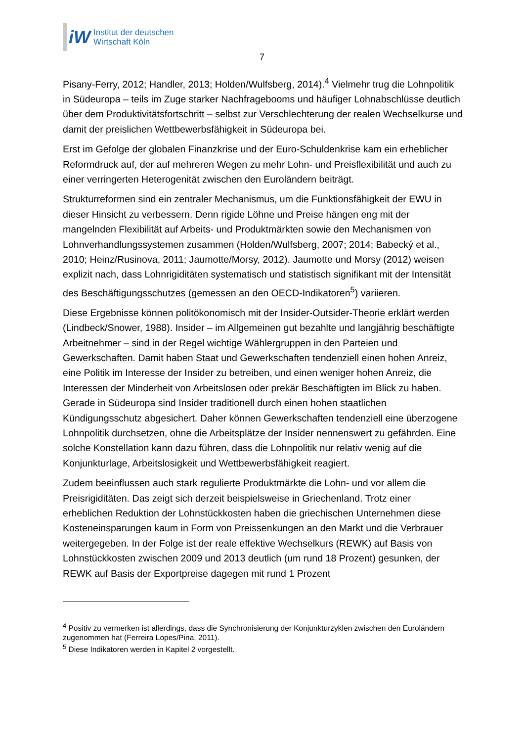iW
Institut der deutschen
Wirtschaft Köln
7
Pisany-Ferry, 2012; Handler, 2013; Holden/Wulfsberg, 2014).<sup>4</sup> Vielmehr trug die Lohnpolitik in Südeuropa – teils im Zuge starker Nachfragebooms und häufiger Lohnabschlüsse deutlich über dem Produktivitätsfortschritt – selbst zur Verschlechterung der realen Wechselkurse und damit der preislichen Wettbewerbsfähigkeit in Südeuropa bei.
Erst im Gefolge der globalen Finanzkrise und der Euro-Schuldenkrise kam ein erheblicher Reformdruck auf, der auf mehreren Wegen zu mehr Lohn- und Preisflexibilität und auch zu einer verringerten Heterogenität zwischen den Euroländern beiträgt.
Strukturreformen sind ein zentraler Mechanismus, um die Funktionsfähigkeit der EWU in dieser Hinsicht zu verbessern. Denn rigide Löhne und Preise hängen eng mit der mangelnden Flexibilität auf Arbeits- und Produktmärkten sowie den Mechanismen von Lohnverhandlungssystemen zusammen (Holden/Wulfsberg, 2007; 2014; Babecký et al., 2010; Heinz/Rusinova, 2011; Jaumotte/Morsy, 2012). Jaumotte und Morsy (2012) weisen explizit nach, dass Lohnrigiditäten systematisch und statistisch signifikant mit der Intensität des Beschäftigungsschutzes (gemessen an den OECD-Indikatoren<sup>5</sup>) variieren.
Diese Ergebnisse können politökonomisch mit der Insider-Outsider-Theorie erklärt werden (Lindbeck/Snower, 1988). Insider – im Allgemeinen gut bezahlte und langjährig beschäftigte Arbeitnehmer – sind in der Regel wichtige Wählergruppen in den Parteien und Gewerkschaften. Damit haben Staat und Gewerkschaften tendenziell einen hohen Anreiz, eine Politik im Interesse der Insider zu betreiben, und einen weniger hohen Anreiz, die Interessen der Minderheit von Arbeitslosen oder prekär Beschäftigten im Blick zu haben. Gerade in Südeuropa sind Insider traditionell durch einen hohen staatlichen Kündigungsschutz abgesichert. Daher können Gewerkschaften tendenziell eine überzogene Lohnpolitik durchsetzen, ohne die Arbeitsplätze der Insider nennenswert zu gefährden. Eine solche Konstellation kann dazu führen, dass die Lohnpolitik nur relativ wenig auf die Konjunkturlage, Arbeitslosigkeit und Wettbewerbsfähigkeit reagiert.
Zudem beeinflussen auch stark regulierte Produktmärkte die Lohn- und vor allem die Preisrigiditäten. Das zeigt sich derzeit beispielsweise in Griechenland. Trotz einer erheblichen Reduktion der Lohnstückkosten haben die griechischen Unternehmen diese Kosteneinsparungen kaum in Form von Preissenkungen an den Markt und die Verbrauer weitergegeben. In der Folge ist der reale effektive Wechselkurs (REWK) auf Basis von Lohnstückkosten zwischen 2009 und 2013 deutlich (um rund 18 Prozent) gesunken, der REWK auf Basis der Exportpreise dagegen mit rund 1 Prozent
<sup>4</sup> Positiv zu vermerken ist allerdings, dass die Synchronisierung der Konjunkturzyklen zwischen den Euroländern zugenommen hat (Ferreira Lopes/Pina, 2011).
<sup>5</sup> Diese Indikatoren werden in Kapitel 2 vorgestellt.